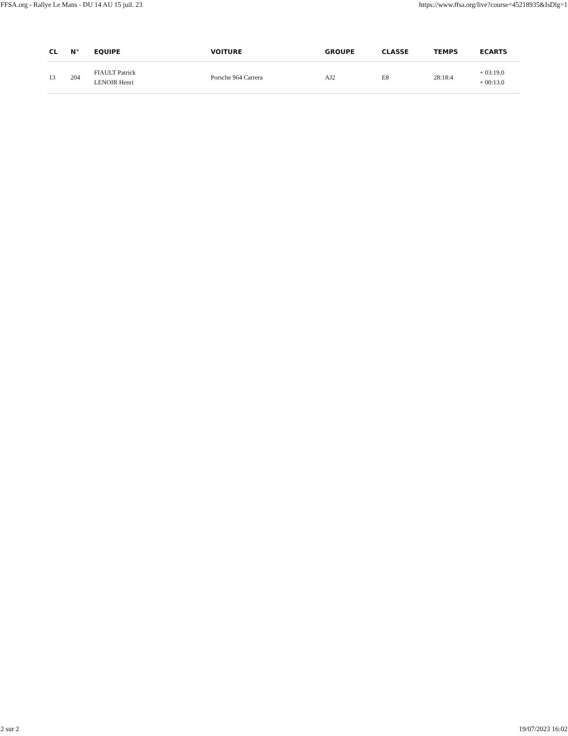FFSA.org - Rallye Le Mans - DU 14 AU 15 juil. 23 https://www.ffsa.org/live?course=45218935&IsDlg=1
| CL | N° | EQUIPE | VOITURE | GROUPE | CLASSE | TEMPS | ECARTS |
| --- | --- | --- | --- | --- | --- | --- | --- |
| 13 | 204 | FIAULT Patrick LENOIR Henri | Porsche 964 Carrera | AJ2 | E8 | 28:18:4 | + 03:19.0 + 00:13.0 |
2 sur 2 19/07/2023 16:02